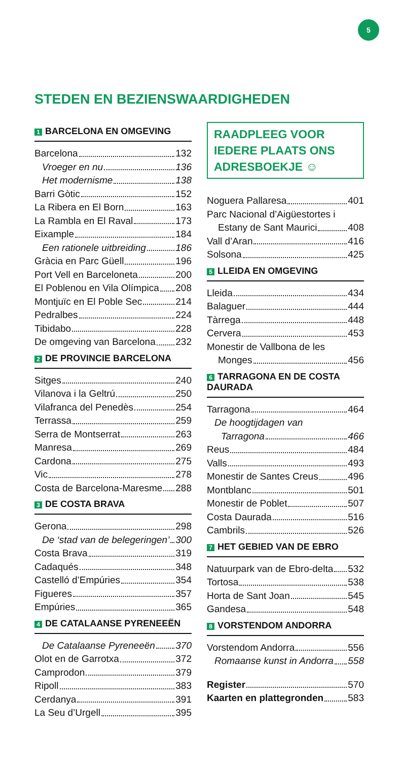5
STEDEN EN BEZIENSWAARDIGHEDEN
1 BARCELONA EN OMGEVING
Barcelona 132
Vroeger en nu 136
Het modernisme 138
Barri Gòtic 152
La Ribera en El Born 163
La Rambla en El Raval 173
Eixample 184
Een rationele uitbreiding 186
Gràcia en Parc Güell 196
Port Vell en Barceloneta 200
El Poblenou en Vila Olímpica 208
Montjuïc en El Poble Sec 214
Pedralbes 224
Tibidabo 228
De omgeving van Barcelona 232
2 DE PROVINCIE BARCELONA
Sitges 240
Vilanova i la Geltrú 250
Vilafranca del Penedès 254
Terrassa 259
Serra de Montserrat 263
Manresa 269
Cardona 275
Vic 278
Costa de Barcelona-Maresme 288
3 DE COSTA BRAVA
Gerona 298
De ‘stad van de belegeringen’ 300
Costa Brava 319
Cadaqués 348
Castelló d’Empúries 354
Figueres 357
Empúries 365
4 DE CATALAANSE PYRENEEËN
De Catalaanse Pyreneeën 370
Olot en de Garrotxa 372
Camprodon 379
Ripoll 383
Cerdanya 391
La Seu d’Urgell 395
RAADPLEEG VOOR IEDERE PLAATS ONS ADRESBOEKJE ☺
Noguera Pallaresa 401
Parc Nacional d’Aigüestortes i
Estany de Sant Maurici 408
Vall d’Aran 416
Solsona 425
5 LLEIDA EN OMGEVING
Lleida 434
Balaguer 444
Tàrrega 448
Cervera 453
Monestir de Vallbona de les
Monges 456
6 TARRAGONA EN DE COSTA DAURADA
Tarragona 464
De hoogtijdagen van
Tarragona 466
Reus 484
Valls 493
Monestir de Santes Creus 496
Montblanc 501
Monestir de Poblet 507
Costa Daurada 516
Cambrils 526
7 HET GEBIED VAN DE EBRO
Natuurpark van de Ebro-delta 532
Tortosa 538
Horta de Sant Joan 545
Gandesa 548
8 VORSTENDOM ANDORRA
Vorstendom Andorra 556
Romaanse kunst in Andorra 558
Register 570
Kaarten en plattegronden 583